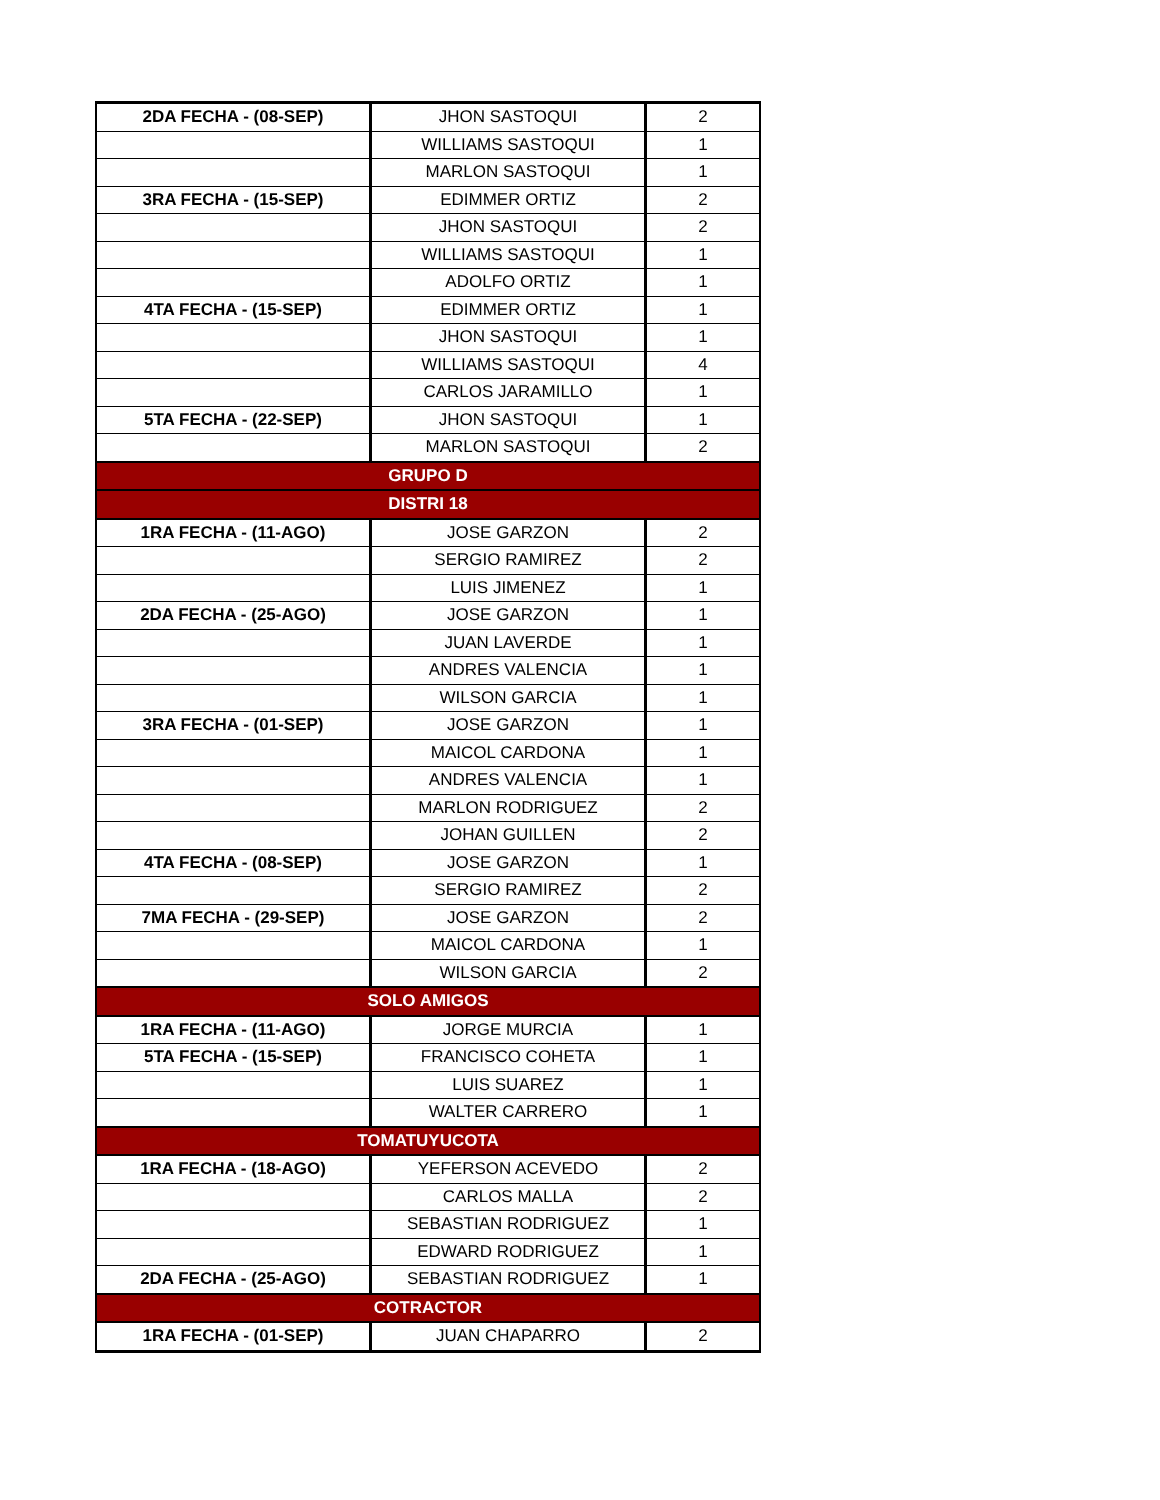| 2DA FECHA - (08-SEP) | JHON SASTOQUI | 2 |
| | WILLIAMS SASTOQUI | 1 |
| | MARLON SASTOQUI | 1 |
| 3RA FECHA - (15-SEP) | EDIMMER ORTIZ | 2 |
| | JHON SASTOQUI | 2 |
| | WILLIAMS SASTOQUI | 1 |
| | ADOLFO ORTIZ | 1 |
| 4TA FECHA - (15-SEP) | EDIMMER ORTIZ | 1 |
| | JHON SASTOQUI | 1 |
| | WILLIAMS SASTOQUI | 4 |
| | CARLOS JARAMILLO | 1 |
| 5TA FECHA - (22-SEP) | JHON SASTOQUI | 1 |
| | MARLON SASTOQUI | 2 |
| GRUPO D | | |
| DISTRI 18 | | |
| 1RA FECHA - (11-AGO) | JOSE GARZON | 2 |
| | SERGIO RAMIREZ | 2 |
| | LUIS JIMENEZ | 1 |
| 2DA FECHA - (25-AGO) | JOSE GARZON | 1 |
| | JUAN LAVERDE | 1 |
| | ANDRES VALENCIA | 1 |
| | WILSON GARCIA | 1 |
| 3RA FECHA - (01-SEP) | JOSE GARZON | 1 |
| | MAICOL CARDONA | 1 |
| | ANDRES VALENCIA | 1 |
| | MARLON RODRIGUEZ | 2 |
| | JOHAN GUILLEN | 2 |
| 4TA FECHA - (08-SEP) | JOSE GARZON | 1 |
| | SERGIO RAMIREZ | 2 |
| 7MA FECHA - (29-SEP) | JOSE GARZON | 2 |
| | MAICOL CARDONA | 1 |
| | WILSON GARCIA | 2 |
| SOLO AMIGOS | | |
| 1RA FECHA - (11-AGO) | JORGE MURCIA | 1 |
| 5TA FECHA - (15-SEP) | FRANCISCO COHETA | 1 |
| | LUIS SUAREZ | 1 |
| | WALTER CARRERO | 1 |
| TOMATUYUCOTA | | |
| 1RA FECHA - (18-AGO) | YEFERSON ACEVEDO | 2 |
| | CARLOS MALLA | 2 |
| | SEBASTIAN RODRIGUEZ | 1 |
| | EDWARD RODRIGUEZ | 1 |
| 2DA FECHA - (25-AGO) | SEBASTIAN RODRIGUEZ | 1 |
| COTRACTOR | | |
| 1RA FECHA - (01-SEP) | JUAN CHAPARRO | 2 |